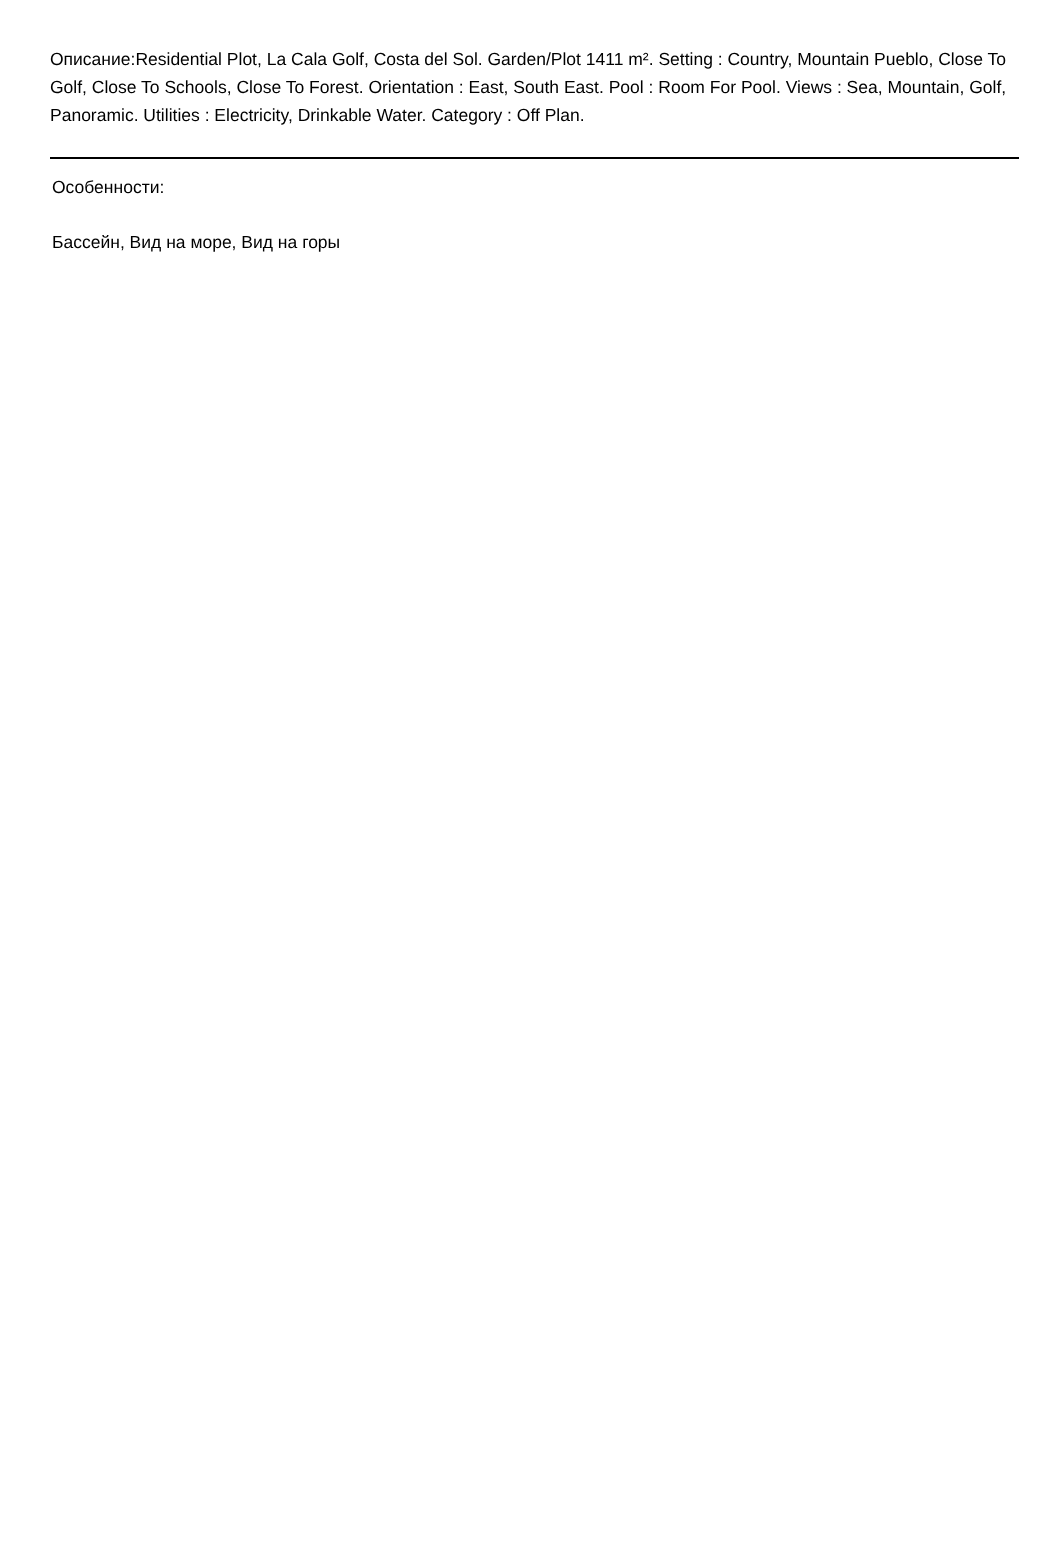Описание:Residential Plot, La Cala Golf, Costa del Sol. Garden/Plot 1411 m². Setting : Country, Mountain Pueblo, Close To Golf, Close To Schools, Close To Forest. Orientation : East, South East. Pool : Room For Pool. Views : Sea, Mountain, Golf, Panoramic. Utilities : Electricity, Drinkable Water. Category : Off Plan.
Особенности:
Бассейн, Вид на море, Вид на горы